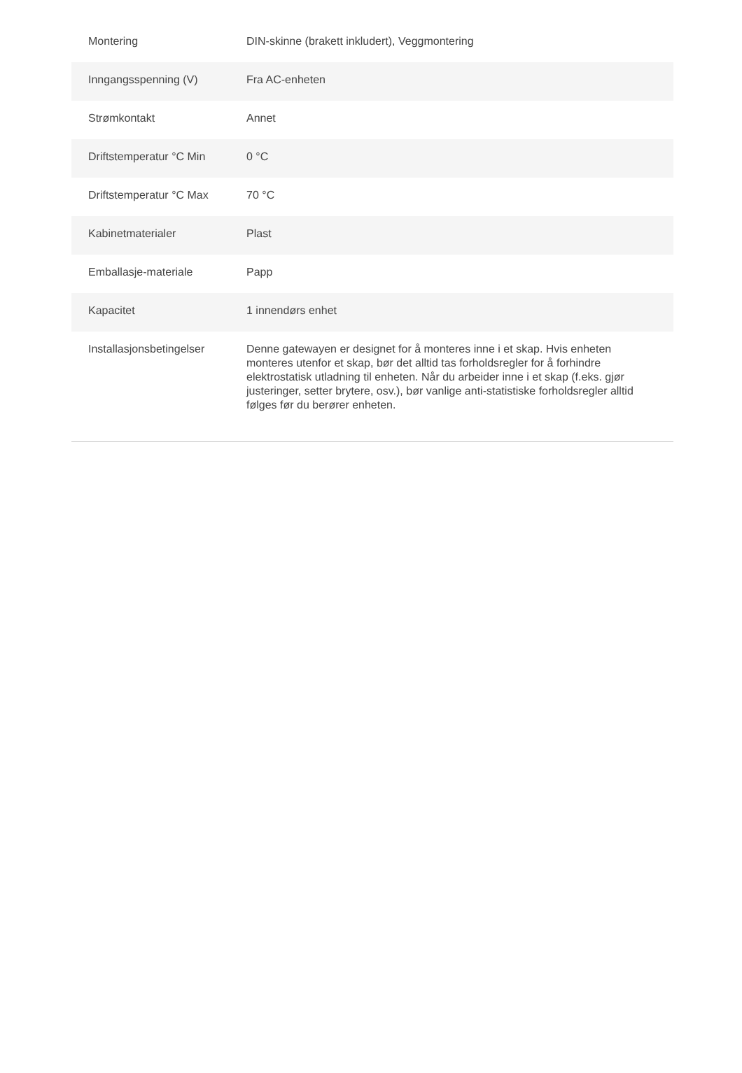| Montering | DIN-skinne (brakett inkludert), Veggmontering |
| Inngangsspenning (V) | Fra AC-enheten |
| Strømkontakt | Annet |
| Driftstemperatur °C Min | 0 °C |
| Driftstemperatur °C Max | 70 °C |
| Kabinetmaterialer | Plast |
| Emballasje-materiale | Papp |
| Kapacitet | 1 innendørs enhet |
| Installasjonsbetingelser | Denne gatewayen er designet for å monteres inne i et skap. Hvis enheten monteres utenfor et skap, bør det alltid tas forholdsregler for å forhindre elektrostatisk utladning til enheten. Når du arbeider inne i et skap (f.eks. gjør justeringer, setter brytere, osv.), bør vanlige anti-statistiske forholdsregler alltid følges før du berører enheten. |